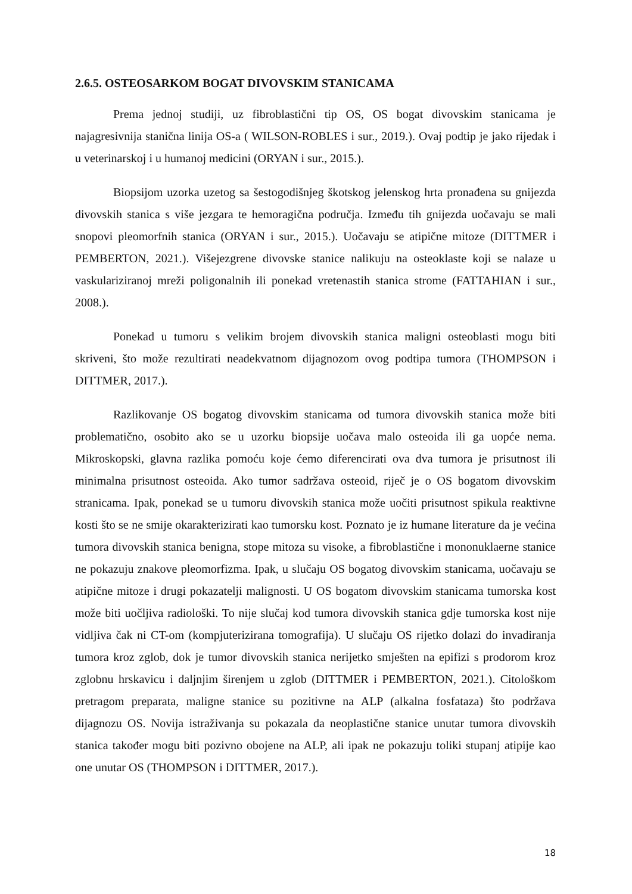2.6.5. OSTEOSARKOM BOGAT DIVOVSKIM STANICAMA
Prema jednoj studiji, uz fibroblastični tip OS, OS bogat divovskim stanicama je najagresivnija stanična linija OS-a ( WILSON-ROBLES i sur., 2019.). Ovaj podtip je jako rijedak i u veterinarskoj i u humanoj medicini (ORYAN i sur., 2015.).
Biopsijom uzorka uzetog sa šestogodišnjeg škotskog jelenskog hrta pronađena su gnijezda divovskih stanica s više jezgara te hemoragična područja. Između tih gnijezda uočavaju se mali snopovi pleomorfnih stanica (ORYAN i sur., 2015.). Uočavaju se atipične mitoze (DITTMER i PEMBERTON, 2021.). Višejezgrene divovske stanice nalikuju na osteoklaste koji se nalaze u vaskulariziranoj mreži poligonalnih ili ponekad vretenastih stanica strome (FATTAHIAN i sur., 2008.).
Ponekad u tumoru s velikim brojem divovskih stanica maligni osteoblasti mogu biti skriveni, što može rezultirati neadekvatnom dijagnozom ovog podtipa tumora (THOMPSON i DITTMER, 2017.).
Razlikovanje OS bogatog divovskim stanicama od tumora divovskih stanica može biti problematično, osobito ako se u uzorku biopsije uočava malo osteoida ili ga uopće nema. Mikroskopski, glavna razlika pomoću koje ćemo diferencirati ova dva tumora je prisutnost ili minimalna prisutnost osteoida. Ako tumor sadržava osteoid, riječ je o OS bogatom divovskim stranicama. Ipak, ponekad se u tumoru divovskih stanica može uočiti prisutnost spikula reaktivne kosti što se ne smije okarakterizirati kao tumorsku kost. Poznato je iz humane literature da je većina tumora divovskih stanica benigna, stope mitoza su visoke, a fibroblastične i mononuklaerne stanice ne pokazuju znakove pleomorfizma. Ipak, u slučaju OS bogatog divovskim stanicama, uočavaju se atipične mitoze i drugi pokazatelji malignosti. U OS bogatom divovskim stanicama tumorska kost može biti uočljiva radiološki. To nije slučaj kod tumora divovskih stanica gdje tumorska kost nije vidljiva čak ni CT-om (kompjuterizirana tomografija). U slučaju OS rijetko dolazi do invadiranja tumora kroz zglob, dok je tumor divovskih stanica nerijetko smješten na epifizi s prodorom kroz zglobnu hrskavicu i daljnjim širenjem u zglob (DITTMER i PEMBERTON, 2021.). Citološkom pretragom preparata, maligne stanice su pozitivne na ALP (alkalna fosfataza) što podržava dijagnozu OS. Novija istraživanja su pokazala da neoplastične stanice unutar tumora divovskih stanica također mogu biti pozivno obojene na ALP, ali ipak ne pokazuju toliki stupanj atipije kao one unutar OS (THOMPSON i DITTMER, 2017.).
18